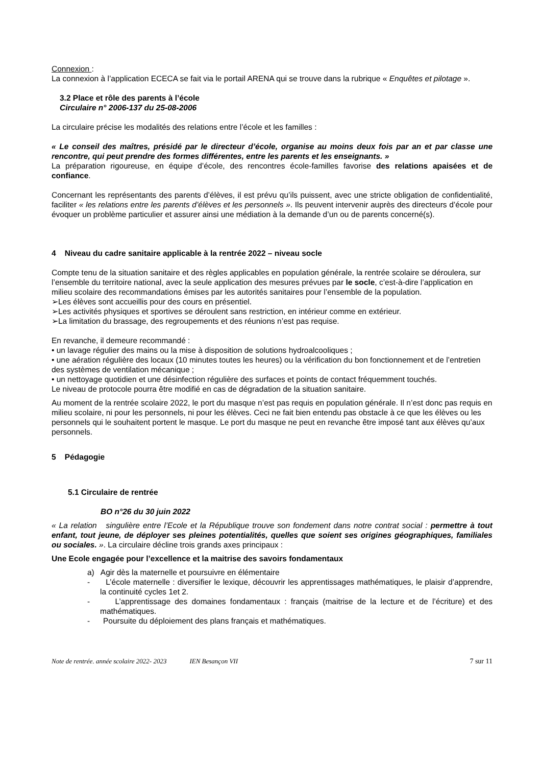Connexion :
La connexion à l’application ECECA se fait via le portail ARENA qui se trouve dans la rubrique « Enquêtes et pilotage ».
3.2 Place et rôle des parents à l’école
Circulaire n° 2006-137 du 25-08-2006
La circulaire précise les modalités des relations entre l’école et les familles :
« Le conseil des maîtres, présidé par le directeur d’école, organise au moins deux fois par an et par classe une rencontre, qui peut prendre des formes différentes, entre les parents et les enseignants. »
La préparation rigoureuse, en équipe d’école, des rencontres école-familles favorise des relations apaisées et de confiance.
Concernant les représentants des parents d’élèves, il est prévu qu’ils puissent, avec une stricte obligation de confidentialité, faciliter « les relations entre les parents d’élèves et les personnels ». Ils peuvent intervenir auprès des directeurs d’école pour évoquer un problème particulier et assurer ainsi une médiation à la demande d’un ou de parents concerné(s).
4 Niveau du cadre sanitaire applicable à la rentrée 2022 – niveau socle
Compte tenu de la situation sanitaire et des règles applicables en population générale, la rentrée scolaire se déroulera, sur l’ensemble du territoire national, avec la seule application des mesures prévues par le socle, c’est-à-dire l’application en milieu scolaire des recommandations émises par les autorités sanitaires pour l’ensemble de la population.
➢Les élèves sont accueillis pour des cours en présentiel.
➢Les activités physiques et sportives se déroulent sans restriction, en intérieur comme en extérieur.
➢La limitation du brassage, des regroupements et des réunions n’est pas requise.
En revanche, il demeure recommandé :
• un lavage régulier des mains ou la mise à disposition de solutions hydroalcooliques ;
• une aération régulière des locaux (10 minutes toutes les heures) ou la vérification du bon fonctionnement et de l’entretien des systèmes de ventilation mécanique ;
• un nettoyage quotidien et une désinfection régulière des surfaces et points de contact fréquemment touchés.
Le niveau de protocole pourra être modifié en cas de dégradation de la situation sanitaire.
Au moment de la rentrée scolaire 2022, le port du masque n’est pas requis en population générale. Il n’est donc pas requis en milieu scolaire, ni pour les personnels, ni pour les élèves. Ceci ne fait bien entendu pas obstacle à ce que les élèves ou les personnels qui le souhaitent portent le masque. Le port du masque ne peut en revanche être imposé tant aux élèves qu’aux personnels.
5 Pédagogie
5.1 Circulaire de rentrée
BO n°26 du 30 juin 2022
« La relation singulière entre l’Ecole et la République trouve son fondement dans notre contrat social : permettre à tout enfant, tout jeune, de déployer ses pleines potentialités, quelles que soient ses origines géographiques, familiales ou sociales. ». La circulaire décline trois grands axes principaux :
Une Ecole engagée pour l’excellence et la maitrise des savoirs fondamentaux
a) Agir dès la maternelle et poursuivre en élémentaire
- L’école maternelle : diversifier le lexique, découvrir les apprentissages mathématiques, le plaisir d’apprendre, la continuité cycles 1et 2.
- L’apprentissage des domaines fondamentaux : français (maitrise de la lecture et de l’écriture) et des mathématiques.
- Poursuite du déploiement des plans français et mathématiques.
Note de rentrée. année scolaire 2022- 2023 IEN Besançon VII 7 sur 11